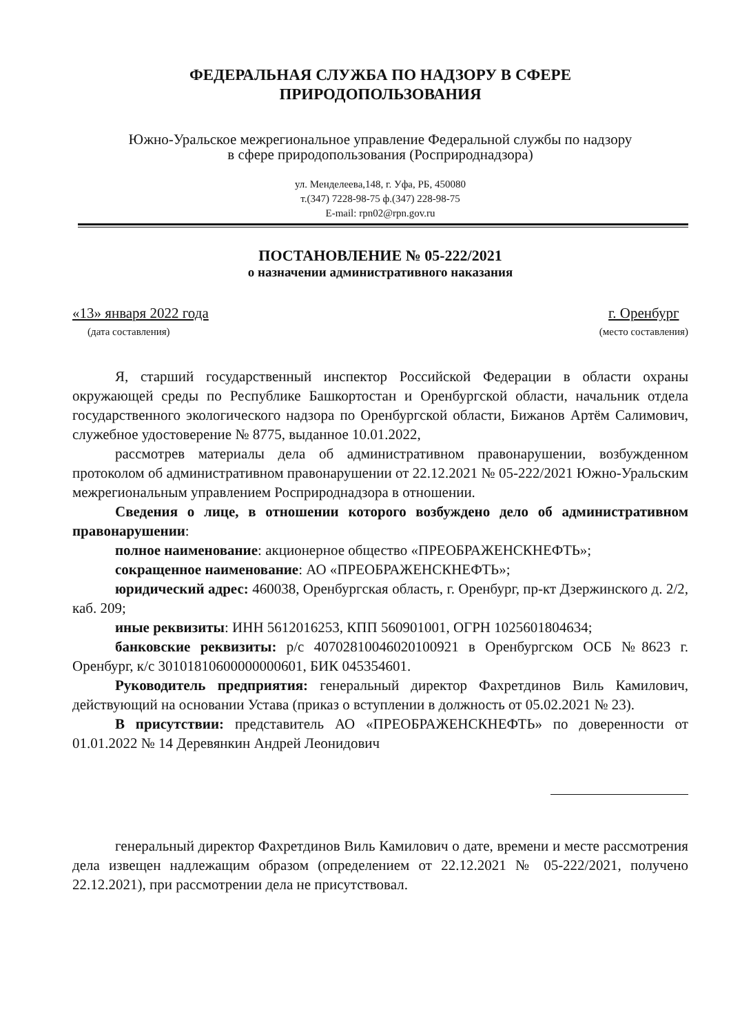ФЕДЕРАЛЬНАЯ СЛУЖБА ПО НАДЗОРУ В СФЕРЕ
ПРИРОДОПОЛЬЗОВАНИЯ
Южно-Уральское межрегиональное управление Федеральной службы по надзору
в сфере природопользования (Росприроднадзора)
ул. Менделеева,148, г. Уфа, РБ, 450080
т.(347) 7228-98-75 ф.(347) 228-98-75
E-mail: rpn02@rpn.gov.ru
ПОСТАНОВЛЕНИЕ № 05-222/2021
о назначении административного наказания
«13» января 2022 года
(дата составления)
г. Оренбург
(место составления)
Я, старший государственный инспектор Российской Федерации в области охраны окружающей среды по Республике Башкортостан и Оренбургской области, начальник отдела государственного экологического надзора по Оренбургской области, Бижанов Артём Салимович, служебное удостоверение № 8775, выданное 10.01.2022,
рассмотрев материалы дела об административном правонарушении, возбужденном протоколом об административном правонарушении от 22.12.2021 № 05-222/2021 Южно-Уральским межрегиональным управлением Росприроднадзора в отношении.
Сведения о лице, в отношении которого возбуждено дело об административном правонарушении:
полное наименование: акционерное общество «ПРЕОБРАЖЕНСКНЕФТЬ»;
сокращенное наименование: АО «ПРЕОБРАЖЕНСКНЕФТЬ»;
юридический адрес: 460038, Оренбургская область, г. Оренбург, пр-кт Дзержинского д. 2/2, каб. 209;
иные реквизиты: ИНН 5612016253, КПП 560901001, ОГРН 1025601804634;
банковские реквизиты: р/с 40702810046020100921 в Оренбургском ОСБ №8623 г. Оренбург, к/с 30101810600000000601, БИК 045354601.
Руководитель предприятия: генеральный директор Фахретдинов Виль Камилович, действующий на основании Устава (приказ о вступлении в должность от 05.02.2021 № 23).
В присутствии: представитель АО «ПРЕОБРАЖЕНСКНЕФТЬ» по доверенности от 01.01.2022 № 14 Деревянкин Андрей Леонидович
генеральный директор Фахретдинов Виль Камилович о дате, времени и месте рассмотрения дела извещен надлежащим образом (определением от 22.12.2021 № 05-222/2021, получено 22.12.2021), при рассмотрении дела не присутствовал.